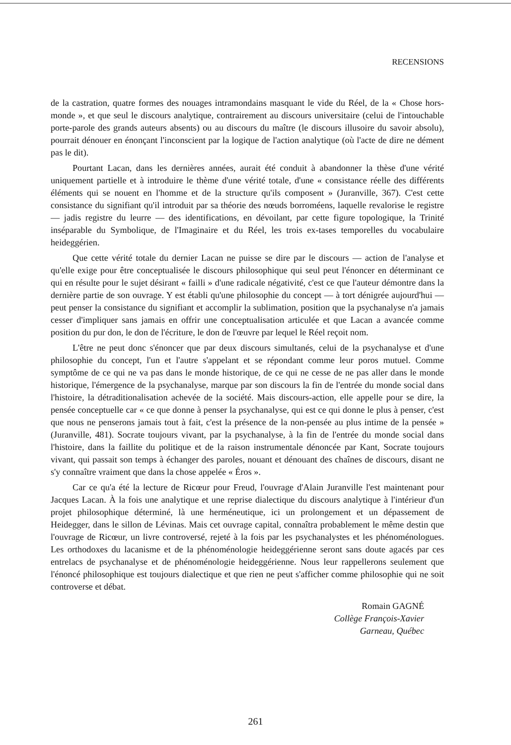RECENSIONS
de la castration, quatre formes des nouages intramondains masquant le vide du Réel, de la « Chose hors-monde », et que seul le discours analytique, contrairement au discours universitaire (celui de l'intouchable porte-parole des grands auteurs absents) ou au discours du maître (le discours illusoire du savoir absolu), pourrait dénouer en énonçant l'inconscient par la logique de l'action analytique (où l'acte de dire ne dément pas le dit).
Pourtant Lacan, dans les dernières années, aurait été conduit à abandonner la thèse d'une vérité uniquement partielle et à introduire le thème d'une vérité totale, d'une « consistance réelle des différents éléments qui se nouent en l'homme et de la structure qu'ils composent » (Juranville, 367). C'est cette consistance du signifiant qu'il introduit par sa théorie des nœuds borroméens, laquelle revalorise le registre — jadis registre du leurre — des identifications, en dévoilant, par cette figure topologique, la Trinité inséparable du Symbolique, de l'Imaginaire et du Réel, les trois ex-tases temporelles du vocabulaire heideggérien.
Que cette vérité totale du dernier Lacan ne puisse se dire par le discours — action de l'analyse et qu'elle exige pour être conceptualisée le discours philosophique qui seul peut l'énoncer en déterminant ce qui en résulte pour le sujet désirant « failli » d'une radicale négativité, c'est ce que l'auteur démontre dans la dernière partie de son ouvrage. Y est établi qu'une philosophie du concept — à tort dénigrée aujourd'hui — peut penser la consistance du signifiant et accomplir la sublimation, position que la psychanalyse n'a jamais cesser d'impliquer sans jamais en offrir une conceptualisation articulée et que Lacan a avancée comme position du pur don, le don de l'écriture, le don de l'œuvre par lequel le Réel reçoit nom.
L'être ne peut donc s'énoncer que par deux discours simultanés, celui de la psychanalyse et d'une philosophie du concept, l'un et l'autre s'appelant et se répondant comme leur poros mutuel. Comme symptôme de ce qui ne va pas dans le monde historique, de ce qui ne cesse de ne pas aller dans le monde historique, l'émergence de la psychanalyse, marque par son discours la fin de l'entrée du monde social dans l'histoire, la détraditionalisation achevée de la société. Mais discours-action, elle appelle pour se dire, la pensée conceptuelle car « ce que donne à penser la psychanalyse, qui est ce qui donne le plus à penser, c'est que nous ne penserons jamais tout à fait, c'est la présence de la non-pensée au plus intime de la pensée » (Juranville, 481). Socrate toujours vivant, par la psychanalyse, à la fin de l'entrée du monde social dans l'histoire, dans la faillite du politique et de la raison instrumentale dénoncée par Kant, Socrate toujours vivant, qui passait son temps à échanger des paroles, nouant et dénouant des chaînes de discours, disant ne s'y connaître vraiment que dans la chose appelée « Éros ».
Car ce qu'a été la lecture de Ricœur pour Freud, l'ouvrage d'Alain Juranville l'est maintenant pour Jacques Lacan. À la fois une analytique et une reprise dialectique du discours analytique à l'intérieur d'un projet philosophique déterminé, là une herméneutique, ici un prolongement et un dépassement de Heidegger, dans le sillon de Lévinas. Mais cet ouvrage capital, connaîtra probablement le même destin que l'ouvrage de Ricœur, un livre controversé, rejeté à la fois par les psychanalystes et les phénoménologues. Les orthodoxes du lacanisme et de la phénoménologie heideggérienne seront sans doute agacés par ces entrelacs de psychanalyse et de phénoménologie heideggérienne. Nous leur rappellerons seulement que l'énoncé philosophique est toujours dialectique et que rien ne peut s'afficher comme philosophie qui ne soit controverse et débat.
Romain GAGNÉ
Collège François-Xavier
Garneau, Québec
261